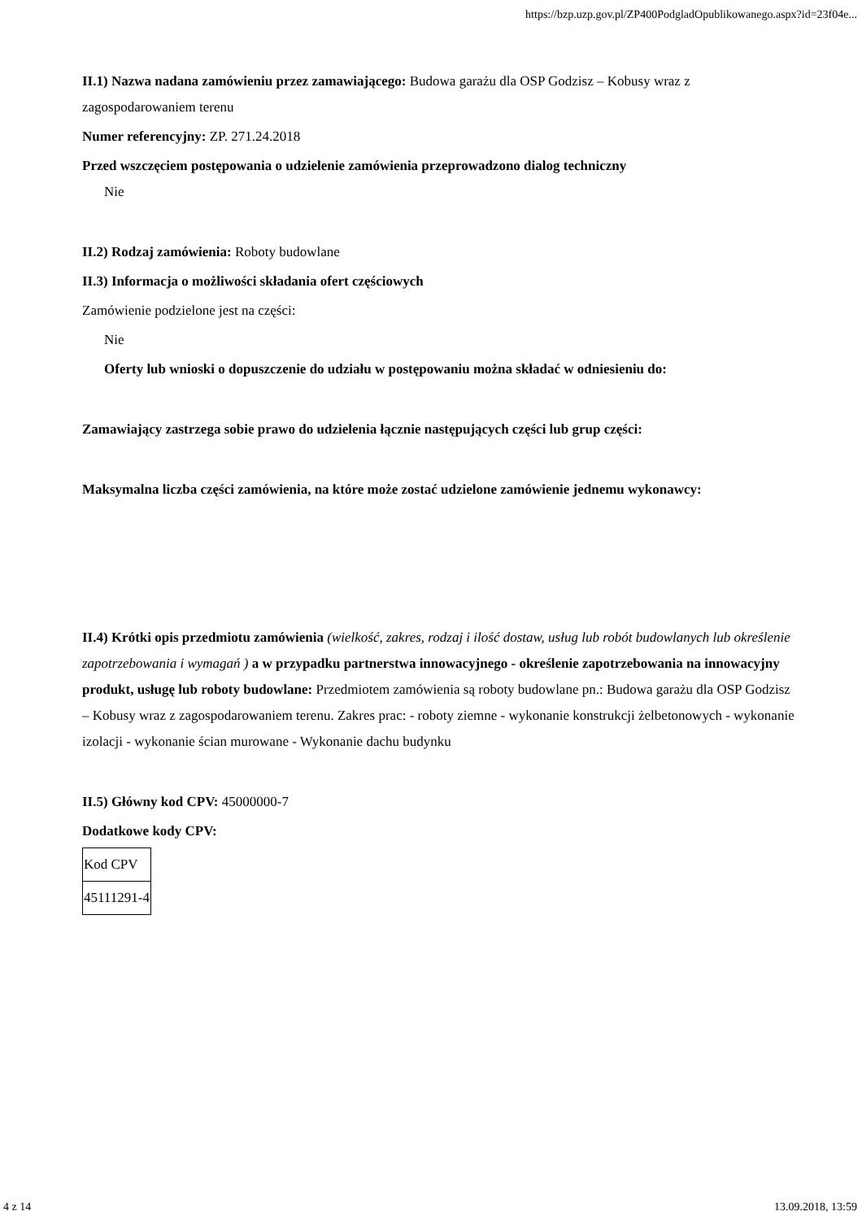https://bzp.uzp.gov.pl/ZP400PodgladOpublikowanego.aspx?id=23f04e...
II.1) Nazwa nadana zamówieniu przez zamawiającego: Budowa garażu dla OSP Godzisz – Kobusy wraz z zagospodarowaniem terenu
Numer referencyjny: ZP. 271.24.2018
Przed wszczęciem postępowania o udzielenie zamówienia przeprowadzono dialog techniczny
Nie
II.2) Rodzaj zamówienia: Roboty budowlane
II.3) Informacja o możliwości składania ofert częściowych
Zamówienie podzielone jest na części:
Nie
Oferty lub wnioski o dopuszczenie do udziału w postępowaniu można składać w odniesieniu do:
Zamawiający zastrzega sobie prawo do udzielenia łącznie następujących części lub grup części:
Maksymalna liczba części zamówienia, na które może zostać udzielone zamówienie jednemu wykonawcy:
II.4) Krótki opis przedmiotu zamówienia (wielkość, zakres, rodzaj i ilość dostaw, usług lub robót budowlanych lub określenie zapotrzebowania i wymagań ) a w przypadku partnerstwa innowacyjnego - określenie zapotrzebowania na innowacyjny produkt, usługę lub roboty budowlane: Przedmiotem zamówienia są roboty budowlane pn.: Budowa garażu dla OSP Godzisz – Kobusy wraz z zagospodarowaniem terenu. Zakres prac: - roboty ziemne - wykonanie konstrukcji żelbetonowych - wykonanie izolacji - wykonanie ścian murowane - Wykonanie dachu budynku
II.5) Główny kod CPV: 45000000-7
Dodatkowe kody CPV:
| Kod CPV |
| 45111291-4 |
4 z 14 13.09.2018, 13:59